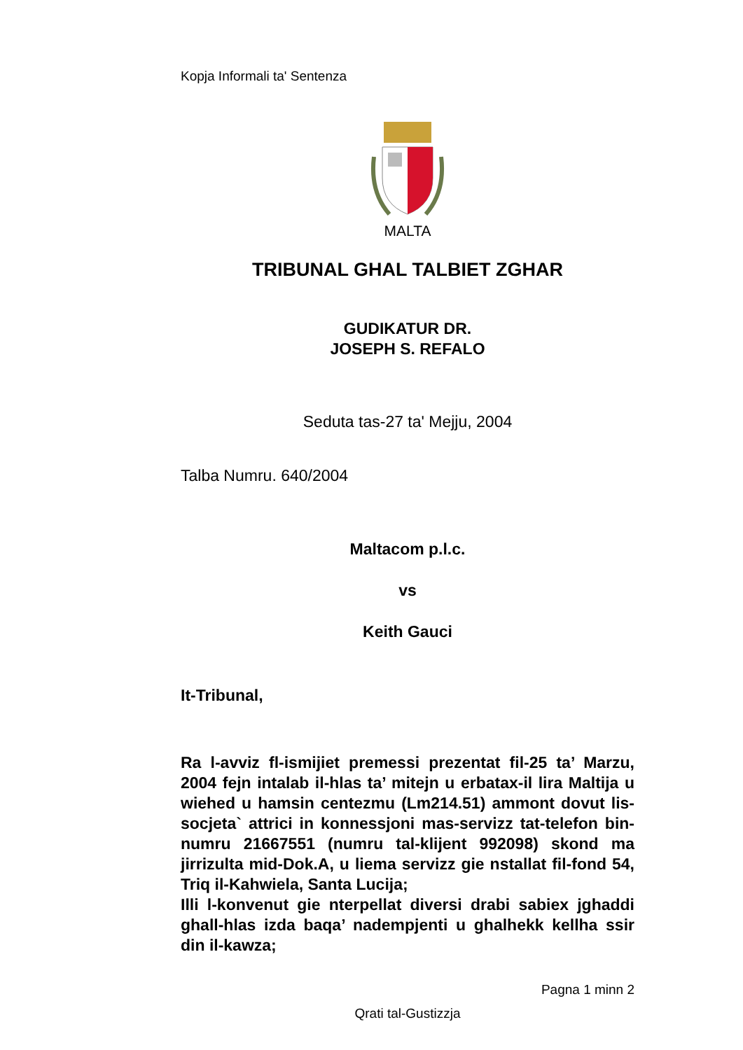Kopja Informali ta' Sentenza
MALTA
TRIBUNAL GHAL TALBIET ZGHAR
GUDIKATUR DR.
JOSEPH S. REFALO
Seduta tas-27 ta' Mejju, 2004
Talba Numru. 640/2004
Maltacom p.l.c.
vs
Keith Gauci
It-Tribunal,
Ra l-avviz fl-ismijiet premessi prezentat fil-25 ta’ Marzu, 2004 fejn intalab il-hlas ta’ mitejn u erbatax-il lira Maltija u wiehed u hamsin centezmu (Lm214.51) ammont dovut lis-socjeta` attrici in konnessjoni mas-servizz tat-telefon bin-numru 21667551 (numru tal-klijent 992098) skond ma jirrizulta mid-Dok.A, u liema servizz gie nstallat fil-fond 54, Triq il-Kahwiela, Santa Lucija;
Illi l-konvenut gie nterpellat diversi drabi sabiex jghaddi ghall-hlas izda baqa’ nadempjenti u ghalhekk kellha ssir din il-kawza;
Pagna 1 minn 2
Qrati tal-Gustizzja